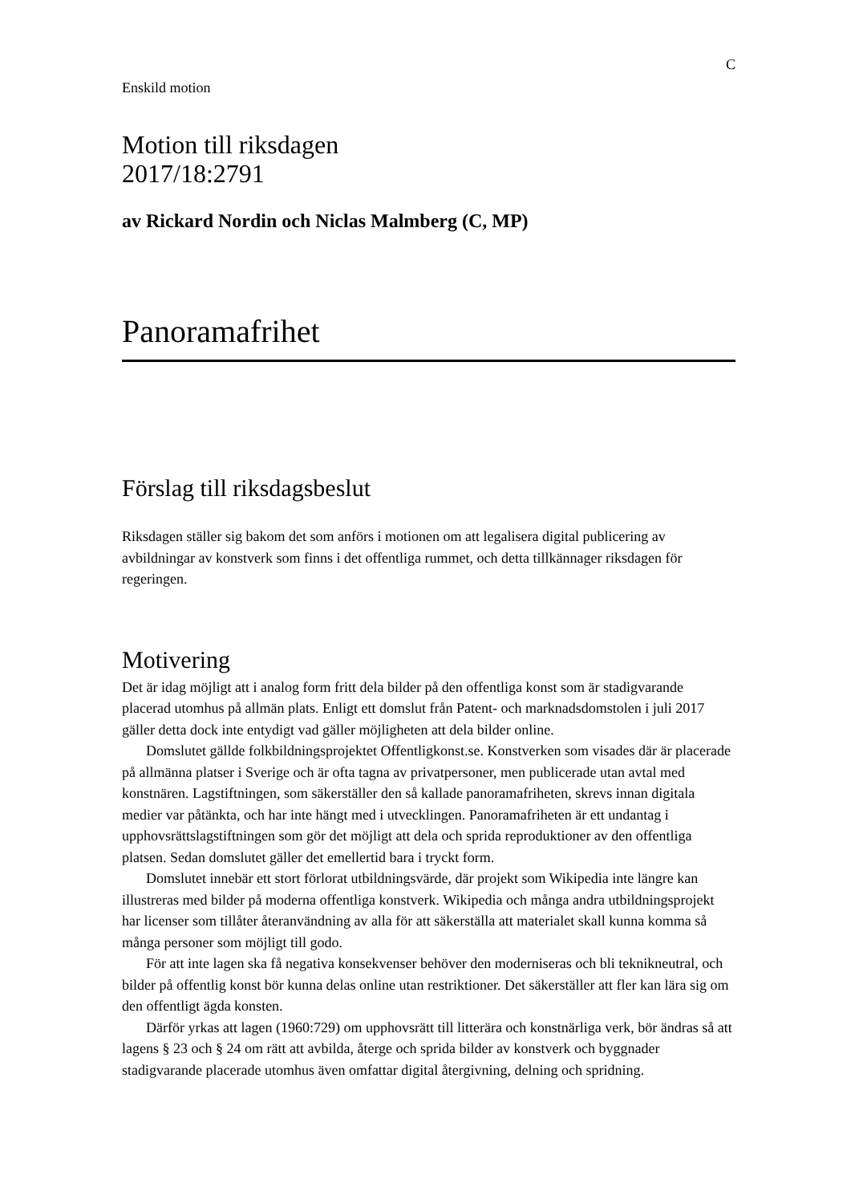C
Enskild motion
Motion till riksdagen
2017/18:2791
av Rickard Nordin och Niclas Malmberg (C, MP)
Panoramafrihet
Förslag till riksdagsbeslut
Riksdagen ställer sig bakom det som anförs i motionen om att legalisera digital publicering av avbildningar av konstverk som finns i det offentliga rummet, och detta tillkännager riksdagen för regeringen.
Motivering
Det är idag möjligt att i analog form fritt dela bilder på den offentliga konst som är stadigvarande placerad utomhus på allmän plats. Enligt ett domslut från Patent- och marknadsdomstolen i juli 2017 gäller detta dock inte entydigt vad gäller möjligheten att dela bilder online.
Domslutet gällde folkbildningsprojektet Offentligkonst.se. Konstverken som visades där är placerade på allmänna platser i Sverige och är ofta tagna av privatpersoner, men publicerade utan avtal med konstnären. Lagstiftningen, som säkerställer den så kallade panoramafriheten, skrevs innan digitala medier var påtänkta, och har inte hängt med i utvecklingen. Panoramafriheten är ett undantag i upphovsrättslagstiftningen som gör det möjligt att dela och sprida reproduktioner av den offentliga platsen. Sedan domslutet gäller det emellertid bara i tryckt form.
Domslutet innebär ett stort förlorat utbildningsvärde, där projekt som Wikipedia inte längre kan illustreras med bilder på moderna offentliga konstverk. Wikipedia och många andra utbildningsprojekt har licenser som tillåter återanvändning av alla för att säkerställa att materialet skall kunna komma så många personer som möjligt till godo.
För att inte lagen ska få negativa konsekvenser behöver den moderniseras och bli teknikneutral, och bilder på offentlig konst bör kunna delas online utan restriktioner. Det säkerställer att fler kan lära sig om den offentligt ägda konsten.
Därför yrkas att lagen (1960:729) om upphovsrätt till litterära och konstnärliga verk, bör ändras så att lagens § 23 och § 24 om rätt att avbilda, återge och sprida bilder av konstverk och byggnader stadigvarande placerade utomhus även omfattar digital återgivning, delning och spridning.